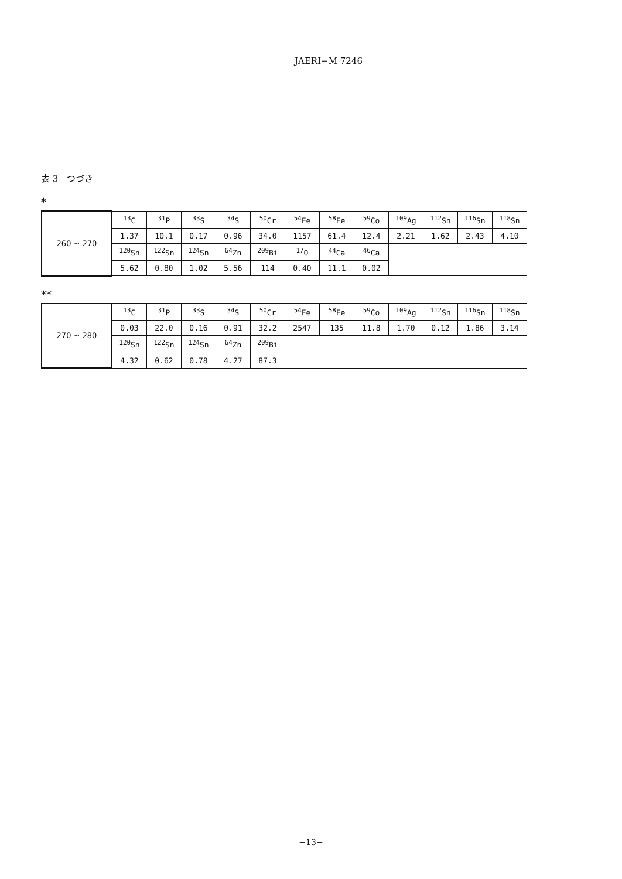JAERI−M 7246
表 3　つづき
*
| 260 ∼ 270 | <sup>13</sup>C | <sup>31</sup>P | <sup>33</sup>S | <sup>34</sup>S | <sup>50</sup>Cr | <sup>54</sup>Fe | <sup>58</sup>Fe | <sup>59</sup>Co | <sup>109</sup>Ag | <sup>112</sup>Sn | <sup>116</sup>Sn | <sup>118</sup>Sn |
| | 1.37 | 10.1 | 0.17 | 0.96 | 34.0 | 1157 | 61.4 | 12.4 | 2.21 | 1.62 | 2.43 | 4.10 |
| | <sup>120</sup>Sn | <sup>122</sup>Sn | <sup>124</sup>Sn | <sup>64</sup>Zn | <sup>209</sup>Bi | <sup>17</sup>O | <sup>44</sup>Ca | <sup>46</sup>Ca | | | | |
| | 5.62 | 0.80 | 1.02 | 5.56 | 114 | 0.40 | 11.1 | 0.02 | | | | |
**
| 270 ∼ 280 | <sup>13</sup>C | <sup>31</sup>P | <sup>33</sup>S | <sup>34</sup>S | <sup>50</sup>Cr | <sup>54</sup>Fe | <sup>58</sup>Fe | <sup>59</sup>Co | <sup>109</sup>Ag | <sup>112</sup>Sn | <sup>116</sup>Sn | <sup>118</sup>Sn |
| | 0.03 | 22.0 | 0.16 | 0.91 | 32.2 | 2547 | 135 | 11.8 | 1.70 | 0.12 | 1.86 | 3.14 |
| | <sup>120</sup>Sn | <sup>122</sup>Sn | <sup>124</sup>Sn | <sup>64</sup>Zn | <sup>209</sup>Bi | | | | | | | |
| | 4.32 | 0.62 | 0.78 | 4.27 | 87.3 | | | | | | | |
−13−